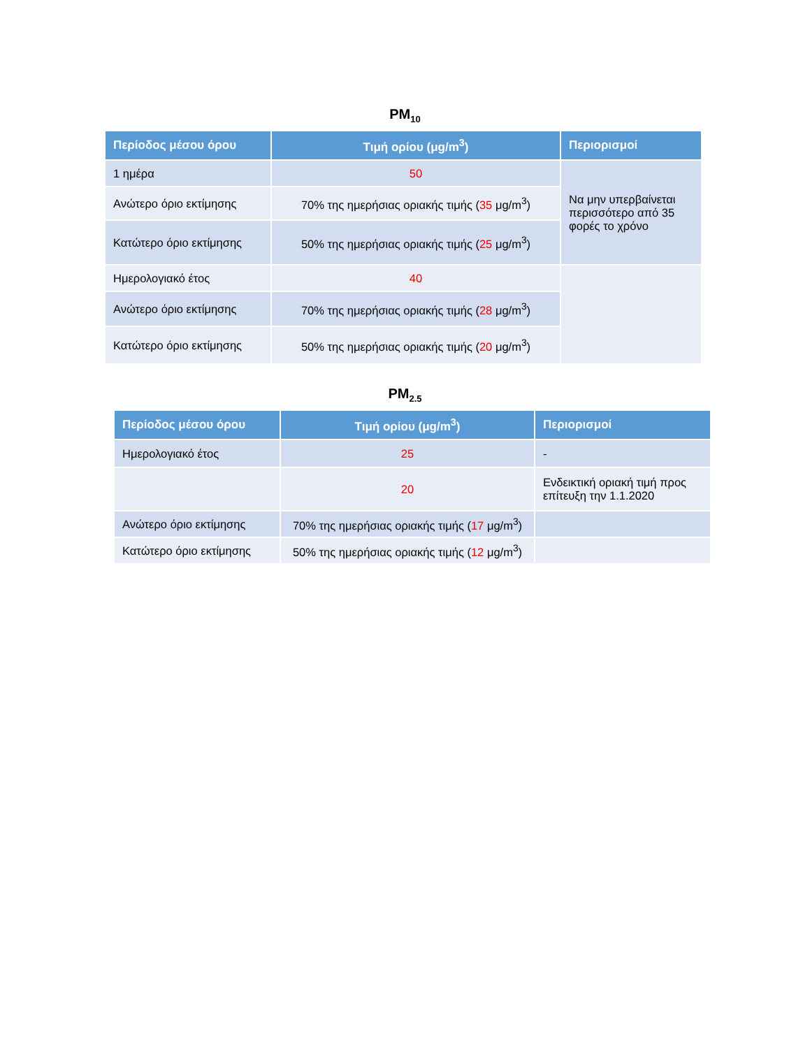PM<sub>10</sub>
| Περίοδος μέσου όρου | Τιμή ορίου (μg/m<sup>3</sup>) | Περιορισμοί |
| --- | --- | --- |
| 1 ημέρα | 50 | Να μην υπερβαίνεται περισσότερο από 35 φορές το χρόνο |
| Ανώτερο όριο εκτίμησης | 70% της ημερήσιας οριακής τιμής ( 35 μg/m<sup>3</sup>) | |
| Κατώτερο όριο εκτίμησης | 50% της ημερήσιας οριακής τιμής ( 25 μg/m<sup>3</sup>) | |
| Ημερολογιακό έτος | 40 | |
| Ανώτερο όριο εκτίμησης | 70% της ημερήσιας οριακής τιμής ( 28 μg/m<sup>3</sup>) | |
| Κατώτερο όριο εκτίμησης | 50% της ημερήσιας οριακής τιμής ( 20 μg/m<sup>3</sup>) | |
PM<sub>2.5</sub>
| Περίοδος μέσου όρου | Τιμή ορίου (μg/m<sup>3</sup>) | Περιορισμοί |
| --- | --- | --- |
| Ημερολογιακό έτος | 25 | - |
| | 20 | Ενδεικτική οριακή τιμή προς επίτευξη την 1.1.2020 |
| Ανώτερο όριο εκτίμησης | 70% της ημερήσιας οριακής τιμής ( 17 μg/m<sup>3</sup>) | |
| Κατώτερο όριο εκτίμησης | 50% της ημερήσιας οριακής τιμής ( 12 μg/m<sup>3</sup>) | |